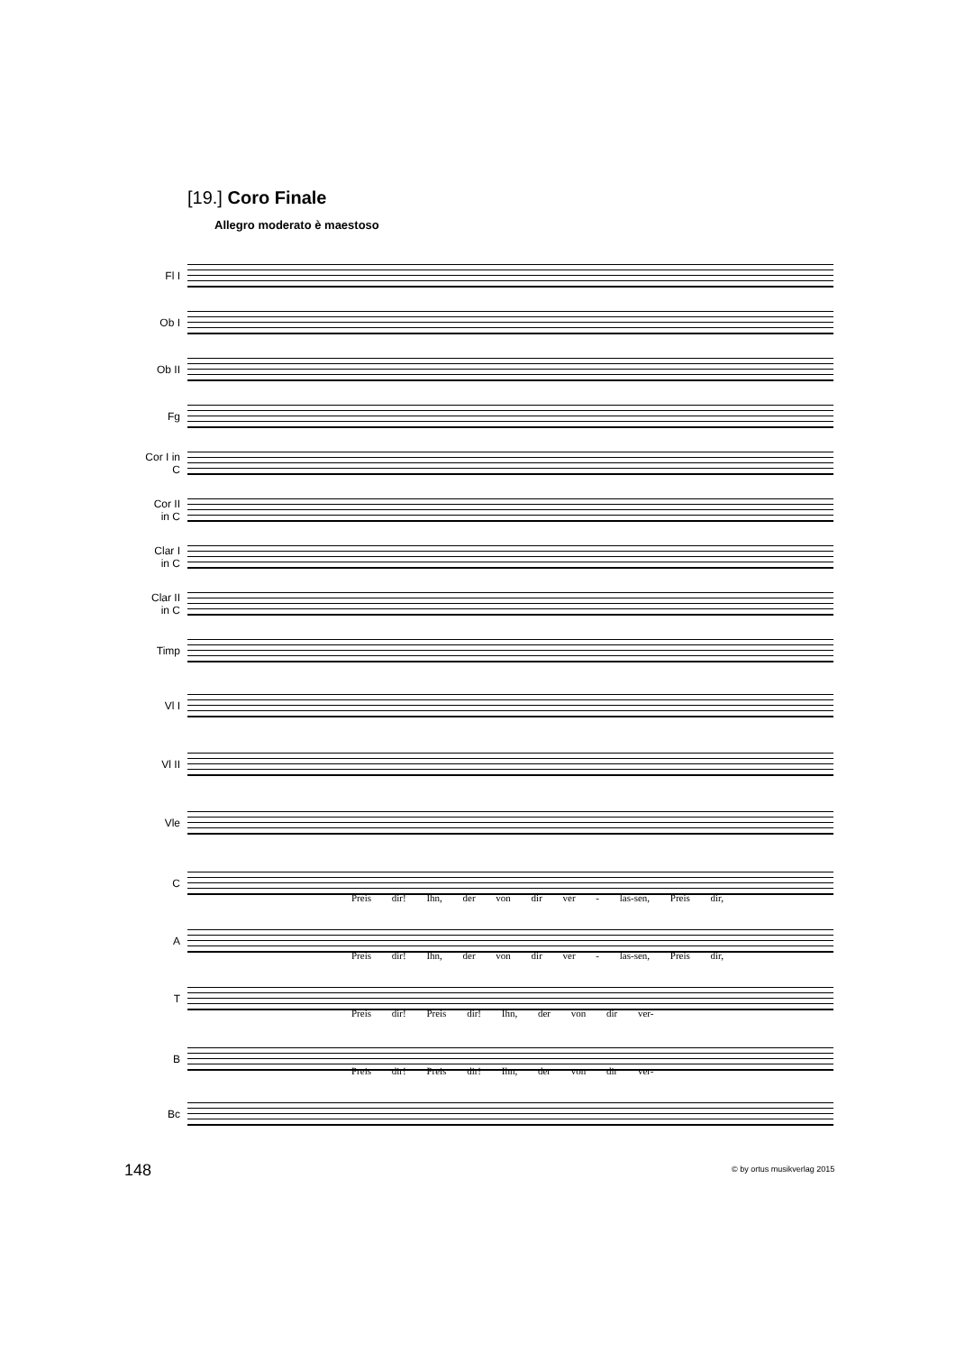[19.] Coro Finale
Allegro moderato è maestoso
Fl I
Ob I
Ob II
Fg
Cor I in C
Cor II in C
Clar I in C
Clar II in C
Timp
Vl I
Vl II
Vle
C
Preis dir! Ihn, der von dir ver - las-sen, Preis dir,
A
Preis dir! Ihn, der von dir ver - las-sen, Preis dir,
T
Preis dir! Preis dir! Ihn, der von dir ver-
B
Preis dir! Preis dir! Ihn, der von dir ver-
Bc
148 © by ortus musikverlag 2015